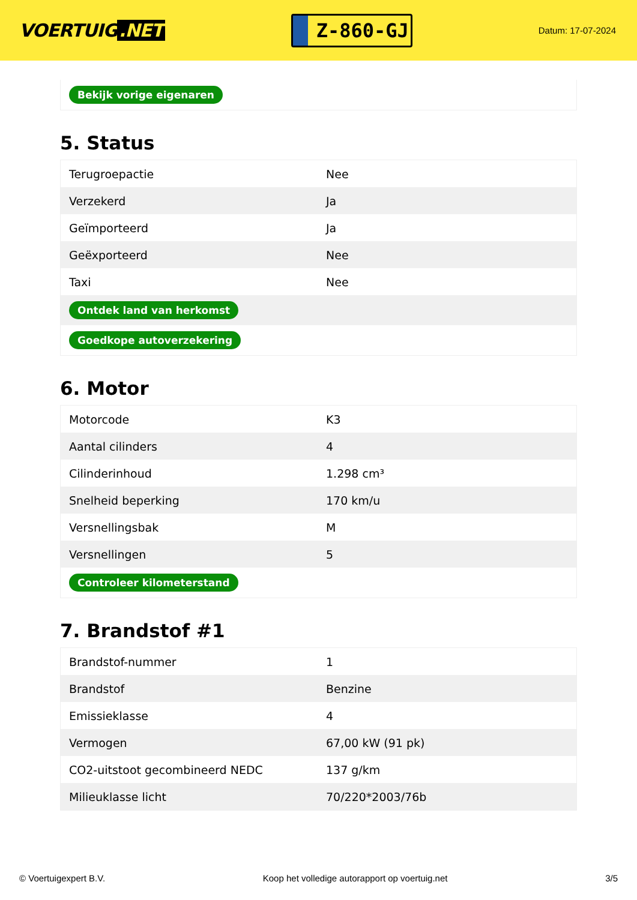VOERTUIG.NET
Z-860-GJ
Datum: 17-07-2024
| Bekijk vorige eigenaren |
5. Status
| Terugroepactie | Nee |
| Verzekerd | Ja |
| Geïmporteerd | Ja |
| Geëxporteerd | Nee |
| Taxi | Nee |
| Ontdek land van herkomst | |
| Goedkope autoverzekering | |
6. Motor
| Motorcode | K3 |
| Aantal cilinders | 4 |
| Cilinderinhoud | 1.298 cm³ |
| Snelheid beperking | 170 km/u |
| Versnellingsbak | M |
| Versnellingen | 5 |
| Controleer kilometerstand | |
7. Brandstof #1
| Brandstof-nummer | 1 |
| Brandstof | Benzine |
| Emissieklasse | 4 |
| Vermogen | 67,00 kW (91 pk) |
| CO2-uitstoot gecombineerd NEDC | 137 g/km |
| Milieuklasse licht | 70/220*2003/76b |
© Voertuigexpert B.V. Koop het volledige autorapport op voertuig.net 3/5